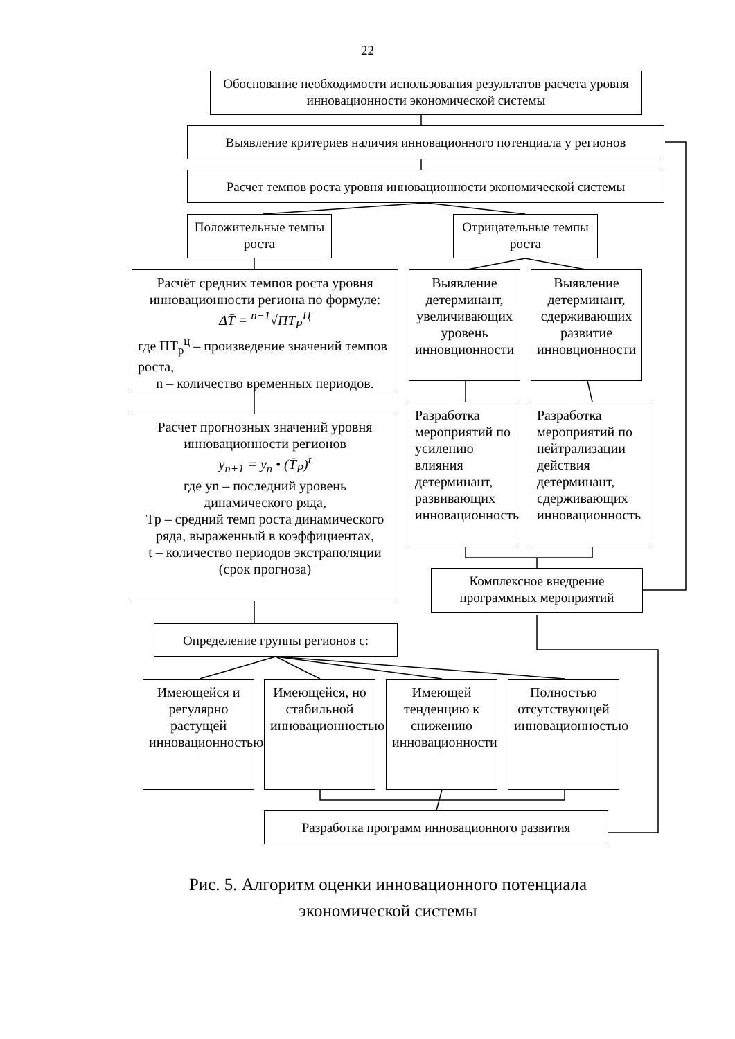22
Обоснование необходимости использования результатов расчета уровня инновационности экономической системы
Выявление критериев наличия инновационного потенциала у регионов
Расчет темпов роста уровня инновационности экономической системы
Положительные темпы роста
Отрицательные темпы роста
Расчёт средних темпов роста уровня инновационности региона по формуле:
ΔT̄ = <sup>n−1</sup>√ПТ<sub>Р</sub><sup>Ц</sup>
где ПТ<sub>р</sub><sup>ц</sup> – произведение значений темпов роста,
n – количество временных периодов.
Выявление детерминант, увеличивающих уровень инновционности
Выявление детерминант, сдерживающих развитие инновционности
Разработка мероприятий по усилению влияния детерминант, развивающих инновационность
Разработка мероприятий по нейтрализации действия детерминант, сдерживающих инновационность
Расчет прогнозных значений уровня инновационности регионов
y<sub>n+1</sub> = y<sub>n</sub> • (T̄<sub>P</sub>)<sup>t</sup>
где yn – последний уровень динамического ряда,
Tp – средний темп роста динамического ряда, выраженный в коэффициентах,
t – количество периодов экстраполяции (срок прогноза)
Комплексное внедрение программных мероприятий
Определение группы регионов с:
Имеющейся и регулярно растущей инновационностью
Имеющейся, но стабильной инновационностью
Имеющей тенденцию к снижению инновационности
Полностью отсутствующей инновационностью
Разработка программ инновационного развития
Рис. 5. Алгоритм оценки инновационного потенциала экономической системы